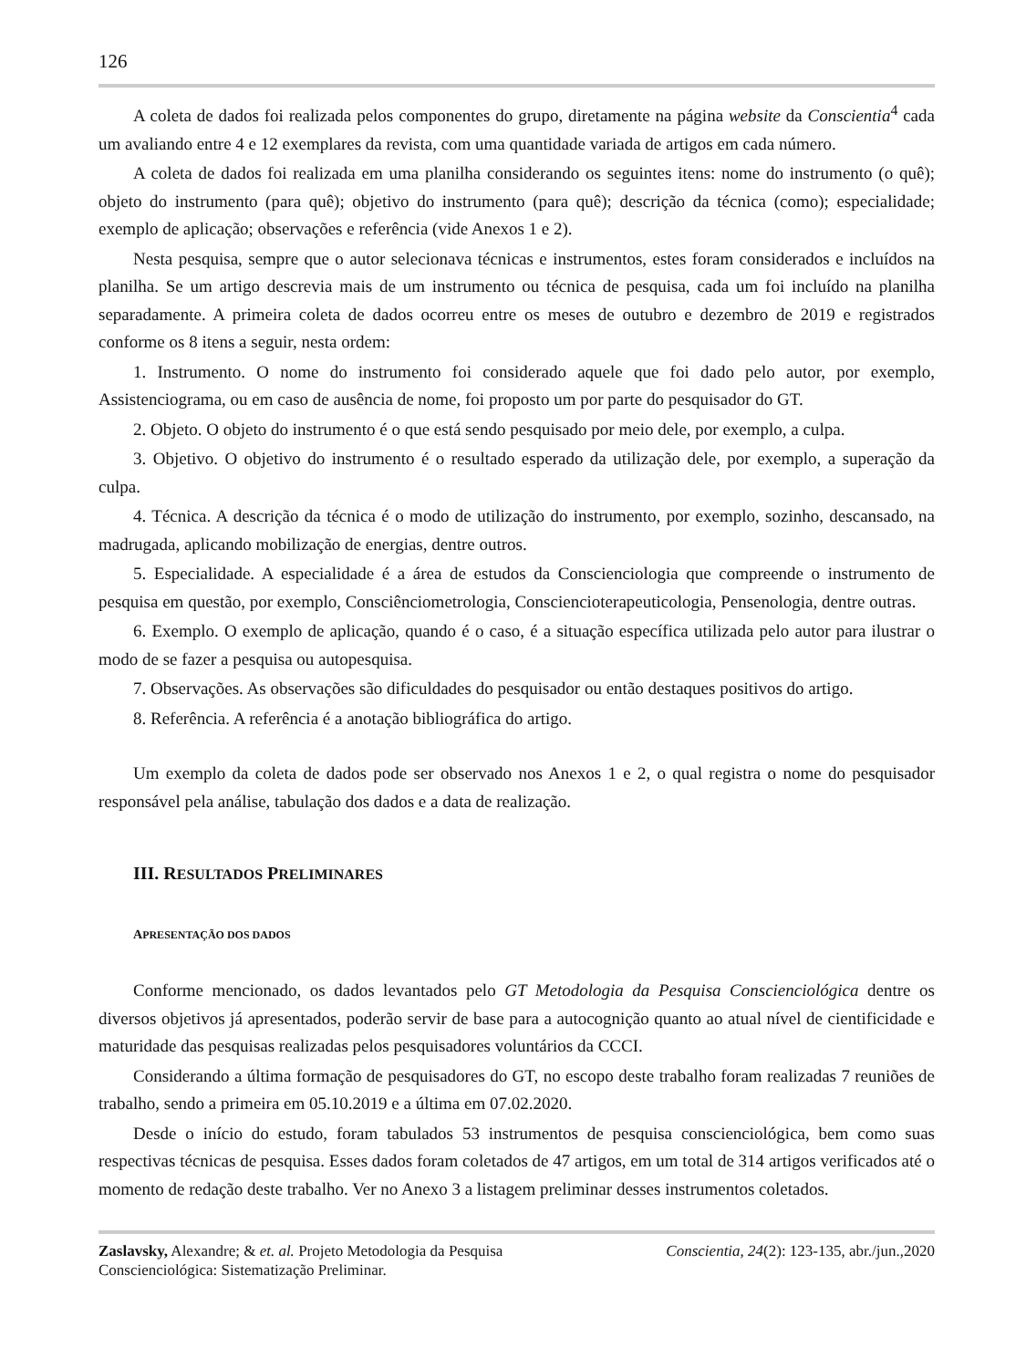126
A coleta de dados foi realizada pelos componentes do grupo, diretamente na página website da Conscientia<sup>4</sup> cada um avaliando entre 4 e 12 exemplares da revista, com uma quantidade variada de artigos em cada número.
A coleta de dados foi realizada em uma planilha considerando os seguintes itens: nome do instrumento (o quê); objeto do instrumento (para quê); objetivo do instrumento (para quê); descrição da técnica (como); especialidade; exemplo de aplicação; observações e referência (vide Anexos 1 e 2).
Nesta pesquisa, sempre que o autor selecionava técnicas e instrumentos, estes foram considerados e incluídos na planilha. Se um artigo descrevia mais de um instrumento ou técnica de pesquisa, cada um foi incluído na planilha separadamente. A primeira coleta de dados ocorreu entre os meses de outubro e dezembro de 2019 e registrados conforme os 8 itens a seguir, nesta ordem:
1. Instrumento. O nome do instrumento foi considerado aquele que foi dado pelo autor, por exemplo, Assistenciograma, ou em caso de ausência de nome, foi proposto um por parte do pesquisador do GT.
2. Objeto. O objeto do instrumento é o que está sendo pesquisado por meio dele, por exemplo, a culpa.
3. Objetivo. O objetivo do instrumento é o resultado esperado da utilização dele, por exemplo, a superação da culpa.
4. Técnica. A descrição da técnica é o modo de utilização do instrumento, por exemplo, sozinho, descansado, na madrugada, aplicando mobilização de energias, dentre outros.
5. Especialidade. A especialidade é a área de estudos da Conscienciologia que compreende o instrumento de pesquisa em questão, por exemplo, Consciênciometrologia, Consciencioterapeuticologia, Pensenologia, dentre outras.
6. Exemplo. O exemplo de aplicação, quando é o caso, é a situação específica utilizada pelo autor para ilustrar o modo de se fazer a pesquisa ou autopesquisa.
7. Observações. As observações são dificuldades do pesquisador ou então destaques positivos do artigo.
8. Referência. A referência é a anotação bibliográfica do artigo.
Um exemplo da coleta de dados pode ser observado nos Anexos 1 e 2, o qual registra o nome do pesquisador responsável pela análise, tabulação dos dados e a data de realização.
III. RESULTADOS PRELIMINARES
APRESENTAÇÃO DOS DADOS
Conforme mencionado, os dados levantados pelo GT Metodologia da Pesquisa Conscienciológica dentre os diversos objetivos já apresentados, poderão servir de base para a autocognição quanto ao atual nível de cientificidade e maturidade das pesquisas realizadas pelos pesquisadores voluntários da CCCI.
Considerando a última formação de pesquisadores do GT, no escopo deste trabalho foram realizadas 7 reuniões de trabalho, sendo a primeira em 05.10.2019 e a última em 07.02.2020.
Desde o início do estudo, foram tabulados 53 instrumentos de pesquisa conscienciológica, bem como suas respectivas técnicas de pesquisa. Esses dados foram coletados de 47 artigos, em um total de 314 artigos verificados até o momento de redação deste trabalho. Ver no Anexo 3 a listagem preliminar desses instrumentos coletados.
Zaslavsky, Alexandre; & et. al. Projeto Metodologia da Pesquisa
Conscienciológica: Sistematização Preliminar.
Conscientia, 24(2): 123-135, abr./jun.,2020